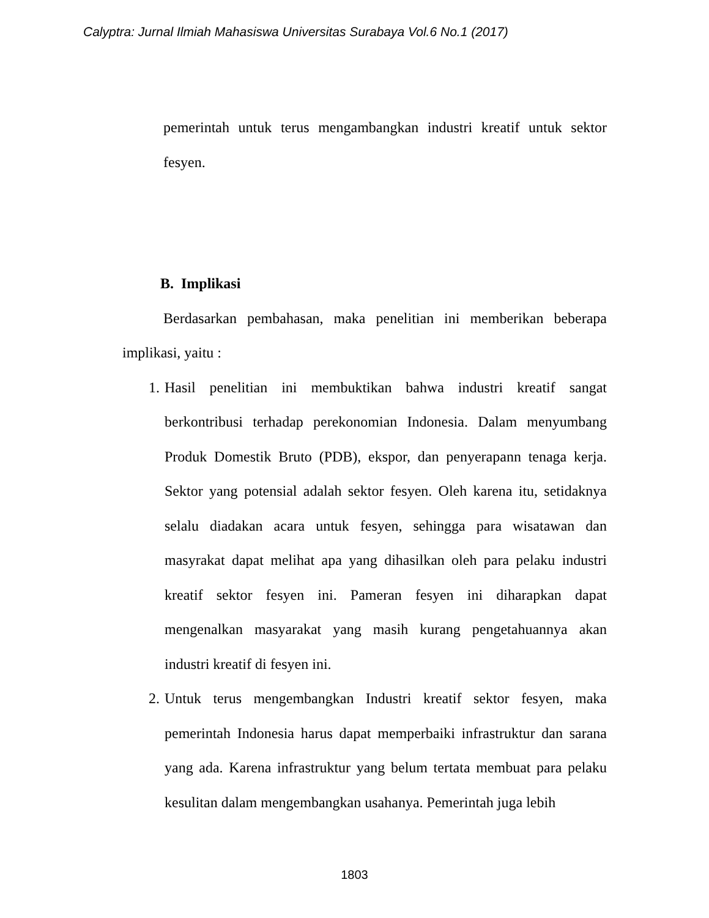Calyptra: Jurnal Ilmiah Mahasiswa Universitas Surabaya Vol.6 No.1 (2017)
pemerintah untuk terus mengambangkan industri kreatif untuk sektor fesyen.
B. Implikasi
Berdasarkan pembahasan, maka penelitian ini memberikan beberapa implikasi, yaitu :
1. Hasil penelitian ini membuktikan bahwa industri kreatif sangat berkontribusi terhadap perekonomian Indonesia. Dalam menyumbang Produk Domestik Bruto (PDB), ekspor, dan penyerapann tenaga kerja. Sektor yang potensial adalah sektor fesyen. Oleh karena itu, setidaknya selalu diadakan acara untuk fesyen, sehingga para wisatawan dan masyrakat dapat melihat apa yang dihasilkan oleh para pelaku industri kreatif sektor fesyen ini. Pameran fesyen ini diharapkan dapat mengenalkan masyarakat yang masih kurang pengetahuannya akan industri kreatif di fesyen ini.
2. Untuk terus mengembangkan Industri kreatif sektor fesyen, maka pemerintah Indonesia harus dapat memperbaiki infrastruktur dan sarana yang ada. Karena infrastruktur yang belum tertata membuat para pelaku kesulitan dalam mengembangkan usahanya. Pemerintah juga lebih
1803